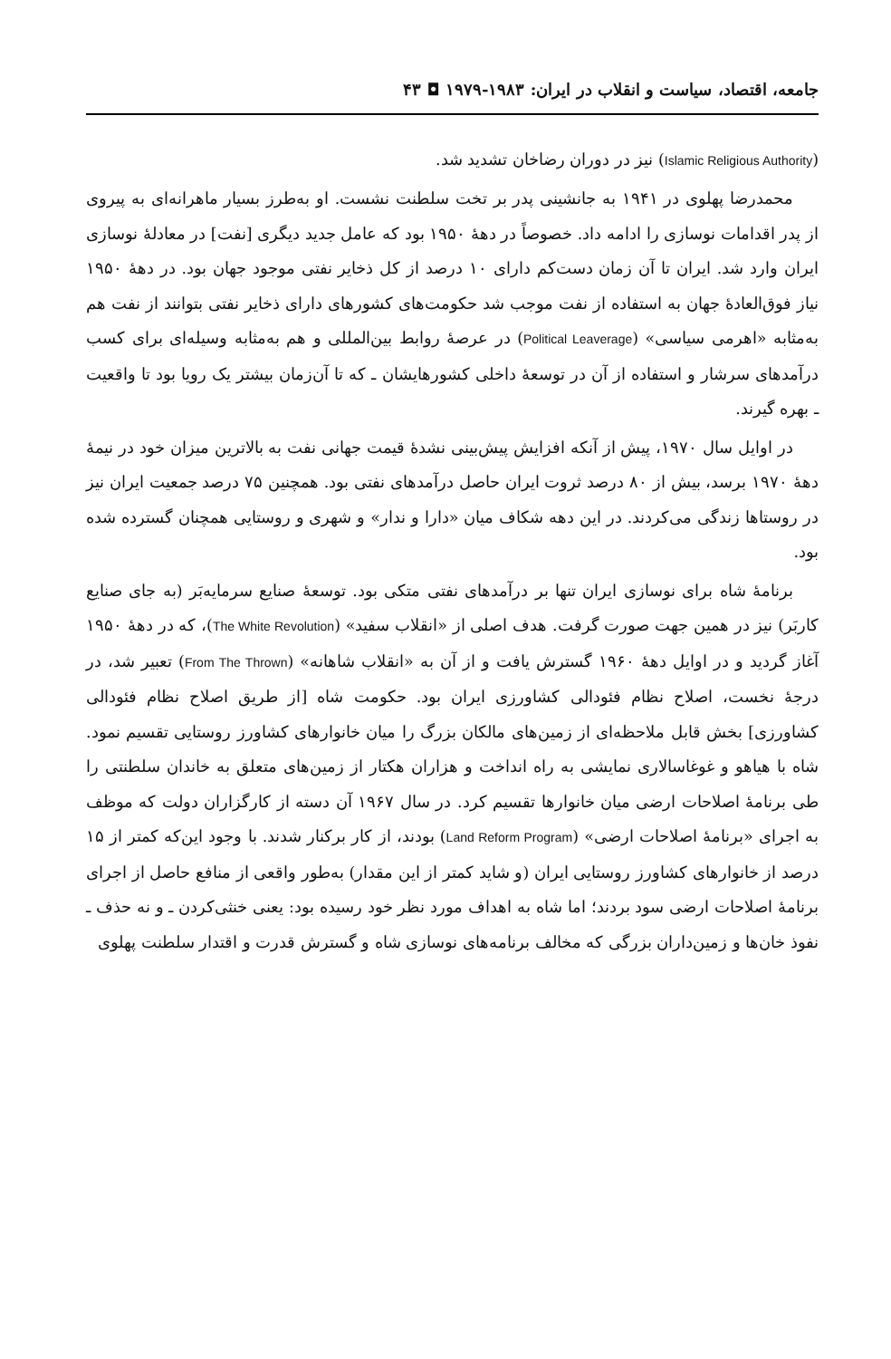جامعه، اقتصاد، سیاست و انقلاب در ایران: ۱۹۸۳-۱۹۷۹ ◘ ۴۳
(Islamic Religious Authority) نیز در دوران رضاخان تشدید شد.
محمدرضا پهلوی در ۱۹۴۱ به جانشینی پدر بر تخت سلطنت نشست. او به‌طرز بسیار ماهرانه‌ای به پیروی از پدر اقدامات نوسازی را ادامه داد. خصوصاً در دهۀ ۱۹۵۰ بود که عامل جدید دیگری [نفت] در معادلۀ نوسازی ایران وارد شد. ایران تا آن زمان دست‌کم دارای ۱۰ درصد از کل ذخایر نفتی موجود جهان بود. در دهۀ ۱۹۵۰ نیاز فوق‌العادۀ جهان به استفاده از نفت موجب شد حکومت‌های کشورهای دارای ذخایر نفتی بتوانند از نفت هم به‌مثابه «اهرمی سیاسی» (Political Leaverage) در عرصۀ روابط بین‌المللی و هم به‌مثابه وسیله‌ای برای کسب درآمدهای سرشار و استفاده از آن در توسعۀ داخلی کشورهایشان ـ که تا آن‌زمان بیشتر یک رویا بود تا واقعیت ـ بهره گیرند.
در اوایل سال ۱۹۷۰، پیش از آنکه افزایش پیش‌بینی نشدۀ قیمت جهانی نفت به بالاترین میزان خود در نیمۀ دهۀ ۱۹۷۰ برسد، بیش از ۸۰ درصد ثروت ایران حاصل درآمدهای نفتی بود. همچنین ۷۵ درصد جمعیت ایران نیز در روستاها زندگی می‌کردند. در این دهه شکاف میان «دارا و ندار» و شهری و روستایی همچنان گسترده شده بود.
برنامۀ شاه برای نوسازی ایران تنها بر درآمدهای نفتی متکی بود. توسعۀ صنایع سرمایه‌بَر (به جای صنایع کاربَر) نیز در همین جهت صورت گرفت. هدف اصلی از «انقلاب سفید» (The White Revolution)، که در دهۀ ۱۹۵۰ آغاز گردید و در اوایل دهۀ ۱۹۶۰ گسترش یافت و از آن به «انقلاب شاهانه» (From The Thrown) تعبیر شد، در درجۀ نخست، اصلاح نظام فئودالی کشاورزی ایران بود. حکومت شاه [از طریق اصلاح نظام فئودالی کشاورزی] بخش قابل ملاحظه‌ای از زمین‌های مالکان بزرگ را میان خانوارهای کشاورز روستایی تقسیم نمود. شاه با هیاهو و غوغاسالاری نمایشی به راه انداخت و هزاران هکتار از زمین‌های متعلق به خاندان سلطنتی را طی برنامۀ اصلاحات ارضی میان خانوارها تقسیم کرد. در سال ۱۹۶۷ آن دسته از کارگزاران دولت که موظف به اجرای «برنامۀ اصلاحات ارضی» (Land Reform Program) بودند، از کار برکنار شدند. با وجود این‌که کمتر از ۱۵ درصد از خانوارهای کشاورز روستایی ایران (و شاید کمتر از این مقدار) به‌طور واقعی از منافع حاصل از اجرای برنامۀ اصلاحات ارضی سود بردند؛ اما شاه به اهداف مورد نظر خود رسیده بود: یعنی خنثی‌کردن ـ و نه حذف ـ نفوذ خان‌ها و زمین‌داران بزرگی که مخالف برنامه‌های نوسازی شاه و گسترش قدرت و اقتدار سلطنت پهلوی